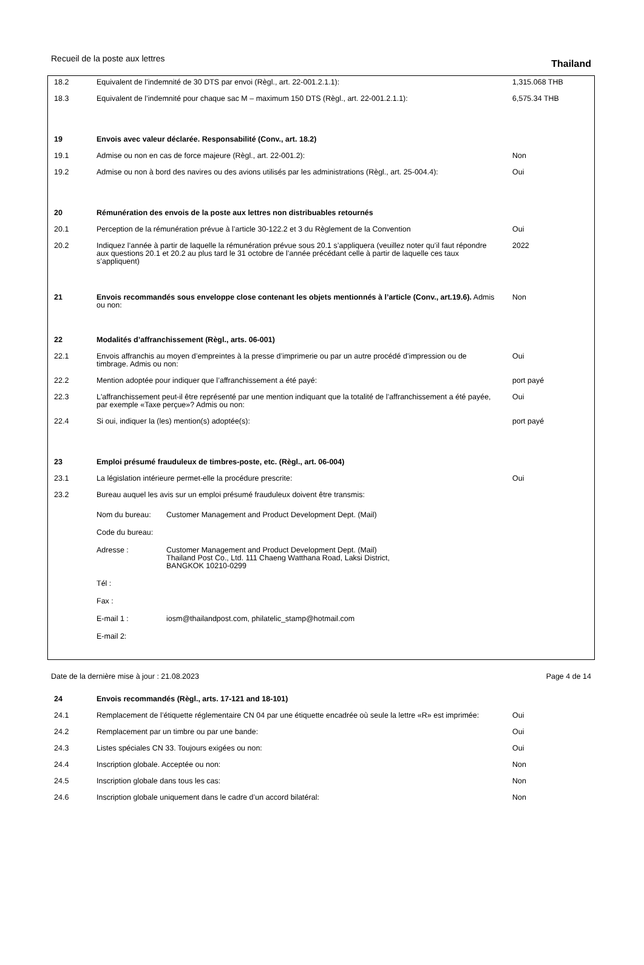Recueil de la poste aux lettres Thailand
| 18.2 | Equivalent de l’indemnité de 30 DTS par envoi (Règl., art. 22-001.2.1.1): | 1,315.068 THB |
| 18.3 | Equivalent de l’indemnité pour chaque sac M – maximum 150 DTS (Règl., art. 22-001.2.1.1): | 6,575.34 THB |
| 19 | Envois avec valeur déclarée. Responsabilité (Conv., art. 18.2) | |
| 19.1 | Admise ou non en cas de force majeure (Règl., art. 22-001.2): | Non |
| 19.2 | Admise ou non à bord des navires ou des avions utilisés par les administrations (Règl., art. 25-004.4): | Oui |
| 20 | Rémunération des envois de la poste aux lettres non distribuables retournés | |
| 20.1 | Perception de la rémunération prévue à l’article 30-122.2 et 3 du Règlement de la Convention | Oui |
| 20.2 | Indiquez l’année à partir de laquelle la rémunération prévue sous 20.1 s’appliquera (veuillez noter qu’il faut répondre aux questions 20.1 et 20.2 au plus tard le 31 octobre de l’année précédant celle à partir de laquelle ces taux s’appliquent) | 2022 |
| 21 | Envois recommandés sous enveloppe close contenant les objets mentionnés à l’article (Conv., art.19.6). Admis ou non: | Non |
| 22 | Modalités d’affranchissement (Règl., arts. 06-001) | |
| 22.1 | Envois affranchis au moyen d’empreintes à la presse d’imprimerie ou par un autre procédé d’impression ou de timbrage. Admis ou non: | Oui |
| 22.2 | Mention adoptée pour indiquer que l’affranchissement a été payé: | port payé |
| 22.3 | L'affranchissement peut-il être représenté par une mention indiquant que la totalité de l’affranchissement a été payée, par exemple «Taxe perçue»? Admis ou non: | Oui |
| 22.4 | Si oui, indiquer la (les) mention(s) adoptée(s): | port payé |
| 23 | Emploi présumé frauduleux de timbres-poste, etc. (Règl., art. 06-004) | |
| 23.1 | La législation intérieure permet-elle la procédure prescrite: | Oui |
| 23.2 | Bureau auquel les avis sur un emploi présumé frauduleux doivent être transmis: / Nom du bureau: / Customer Management and Product Development Dept. (Mail) / / Code du bureau: / / / Adresse : / Customer Management and Product Development Dept. (Mail) Thailand Post Co., Ltd. 111 Chaeng Watthana Road, Laksi District, BANGKOK 10210-0299 / / Tél : / / / Fax : / / / E-mail 1 : / iosm@thailandpost.com, philatelic_stamp@hotmail.com / / E-mail 2: / / | |
| 24 | Envois recommandés (Règl., arts. 17-121 and 18-101) | |
| 24.1 | Remplacement de l’étiquette réglementaire CN 04 par une étiquette encadrée où seule la lettre «R» est imprimée: | Oui |
| 24.2 | Remplacement par un timbre ou par une bande: | Oui |
| 24.3 | Listes spéciales CN 33. Toujours exigées ou non: | Oui |
| 24.4 | Inscription globale. Acceptée ou non: | Non |
| 24.5 | Inscription globale dans tous les cas: | Non |
| 24.6 | Inscription globale uniquement dans le cadre d’un accord bilatéral: | Non |
Date de la dernière mise à jour : 21.08.2023 Page 4 de 14